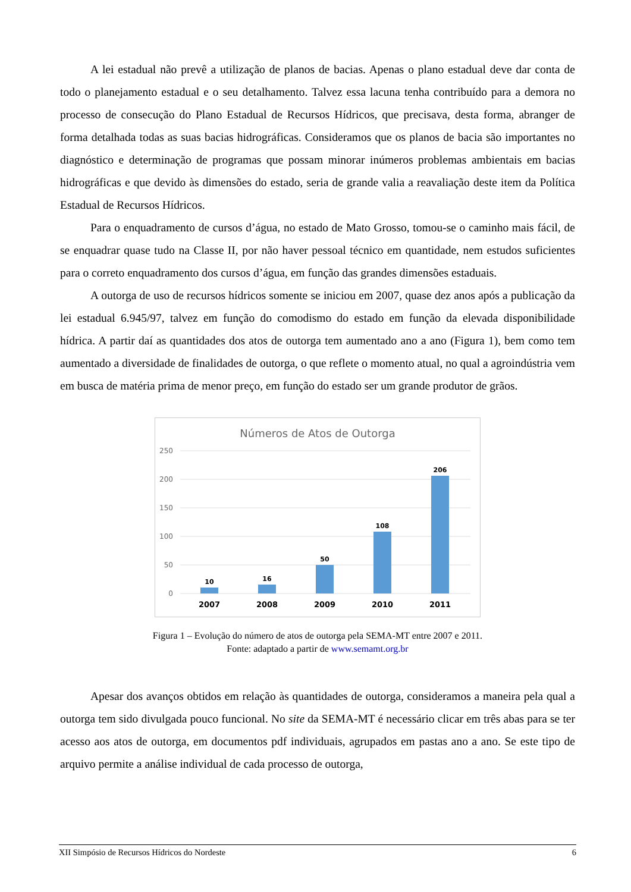A lei estadual não prevê a utilização de planos de bacias. Apenas o plano estadual deve dar conta de todo o planejamento estadual e o seu detalhamento. Talvez essa lacuna tenha contribuído para a demora no processo de consecução do Plano Estadual de Recursos Hídricos, que precisava, desta forma, abranger de forma detalhada todas as suas bacias hidrográficas. Consideramos que os planos de bacia são importantes no diagnóstico e determinação de programas que possam minorar inúmeros problemas ambientais em bacias hidrográficas e que devido às dimensões do estado, seria de grande valia a reavaliação deste item da Política Estadual de Recursos Hídricos.
Para o enquadramento de cursos d’água, no estado de Mato Grosso, tomou-se o caminho mais fácil, de se enquadrar quase tudo na Classe II, por não haver pessoal técnico em quantidade, nem estudos suficientes para o correto enquadramento dos cursos d’água, em função das grandes dimensões estaduais.
A outorga de uso de recursos hídricos somente se iniciou em 2007, quase dez anos após a publicação da lei estadual 6.945/97, talvez em função do comodismo do estado em função da elevada disponibilidade hídrica. A partir daí as quantidades dos atos de outorga tem aumentado ano a ano (Figura 1), bem como tem aumentado a diversidade de finalidades de outorga, o que reflete o momento atual, no qual a agroindústria vem em busca de matéria prima de menor preço, em função do estado ser um grande produtor de grãos.
Números de Atos de Outorga
250
200
150
100
50
0
10
16
50
108
206
2007
2008
2009
2010
2011
Figura 1 – Evolução do número de atos de outorga pela SEMA-MT entre 2007 e 2011.
Fonte: adaptado a partir de www.semamt.org.br
Apesar dos avanços obtidos em relação às quantidades de outorga, consideramos a maneira pela qual a outorga tem sido divulgada pouco funcional. No site da SEMA-MT é necessário clicar em três abas para se ter acesso aos atos de outorga, em documentos pdf individuais, agrupados em pastas ano a ano. Se este tipo de arquivo permite a análise individual de cada processo de outorga,
XII Simpósio de Recursos Hídricos do Nordeste 6